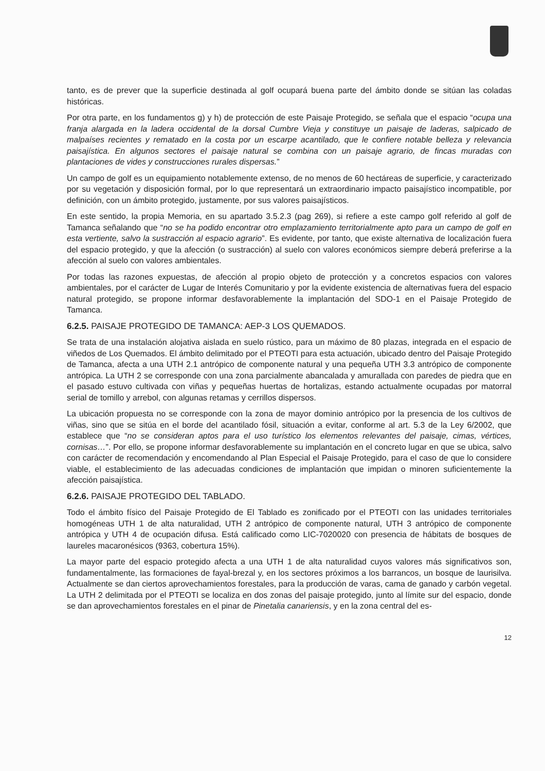tanto, es de prever que la superficie destinada al golf ocupará buena parte del ámbito donde se sitúan las coladas históricas.
Por otra parte, en los fundamentos g) y h) de protección de este Paisaje Protegido, se señala que el espacio “ocupa una franja alargada en la ladera occidental de la dorsal Cumbre Vieja y constituye un paisaje de laderas, salpicado de malpaíses recientes y rematado en la costa por un escarpe acantilado, que le confiere notable belleza y relevancia paisajística. En algunos sectores el paisaje natural se combina con un paisaje agrario, de fincas muradas con plantaciones de vides y construcciones rurales dispersas.”
Un campo de golf es un equipamiento notablemente extenso, de no menos de 60 hectáreas de superficie, y caracterizado por su vegetación y disposición formal, por lo que representará un extraordinario impacto paisajístico incompatible, por definición, con un ámbito protegido, justamente, por sus valores paisajísticos.
En este sentido, la propia Memoria, en su apartado 3.5.2.3 (pag 269), si refiere a este campo golf referido al golf de Tamanca señalando que “no se ha podido encontrar otro emplazamiento territorialmente apto para un campo de golf en esta vertiente, salvo la sustracción al espacio agrario”. Es evidente, por tanto, que existe alternativa de localización fuera del espacio protegido, y que la afección (o sustracción) al suelo con valores económicos siempre deberá preferirse a la afección al suelo con valores ambientales.
Por todas las razones expuestas, de afección al propio objeto de protección y a concretos espacios con valores ambientales, por el carácter de Lugar de Interés Comunitario y por la evidente existencia de alternativas fuera del espacio natural protegido, se propone informar desfavorablemente la implantación del SDO-1 en el Paisaje Protegido de Tamanca.
6.2.5. PAISAJE PROTEGIDO DE TAMANCA: AEP-3 LOS QUEMADOS.
Se trata de una instalación alojativa aislada en suelo rústico, para un máximo de 80 plazas, integrada en el espacio de viñedos de Los Quemados. El ámbito delimitado por el PTEOTI para esta actuación, ubicado dentro del Paisaje Protegido de Tamanca, afecta a una UTH 2.1 antrópico de componente natural y una pequeña UTH 3.3 antrópico de componente antrópica. La UTH 2 se corresponde con una zona parcialmente abancalada y amurallada con paredes de piedra que en el pasado estuvo cultivada con viñas y pequeñas huertas de hortalizas, estando actualmente ocupadas por matorral serial de tomillo y arrebol, con algunas retamas y cerrillos dispersos.
La ubicación propuesta no se corresponde con la zona de mayor dominio antrópico por la presencia de los cultivos de viñas, sino que se sitúa en el borde del acantilado fósil, situación a evitar, conforme al art. 5.3 de la Ley 6/2002, que establece que “no se consideran aptos para el uso turístico los elementos relevantes del paisaje, cimas, vértices, cornisas…”. Por ello, se propone informar desfavorablemente su implantación en el concreto lugar en que se ubica, salvo con carácter de recomendación y encomendando al Plan Especial el Paisaje Protegido, para el caso de que lo considere viable, el establecimiento de las adecuadas condiciones de implantación que impidan o minoren suficientemente la afección paisajística.
6.2.6. PAISAJE PROTEGIDO DEL TABLADO.
Todo el ámbito físico del Paisaje Protegido de El Tablado es zonificado por el PTEOTI con las unidades territoriales homogéneas UTH 1 de alta naturalidad, UTH 2 antrópico de componente natural, UTH 3 antrópico de componente antrópica y UTH 4 de ocupación difusa. Está calificado como LIC-7020020 con presencia de hábitats de bosques de laureles macaronésicos (9363, cobertura 15%).
La mayor parte del espacio protegido afecta a una UTH 1 de alta naturalidad cuyos valores más significativos son, fundamentalmente, las formaciones de fayal-brezal y, en los sectores próximos a los barrancos, un bosque de laurisilva. Actualmente se dan ciertos aprovechamientos forestales, para la producción de varas, cama de ganado y carbón vegetal. La UTH 2 delimitada por el PTEOTI se localiza en dos zonas del paisaje protegido, junto al límite sur del espacio, donde se dan aprovechamientos forestales en el pinar de Pinetalia canariensis, y en la zona central del es-
12